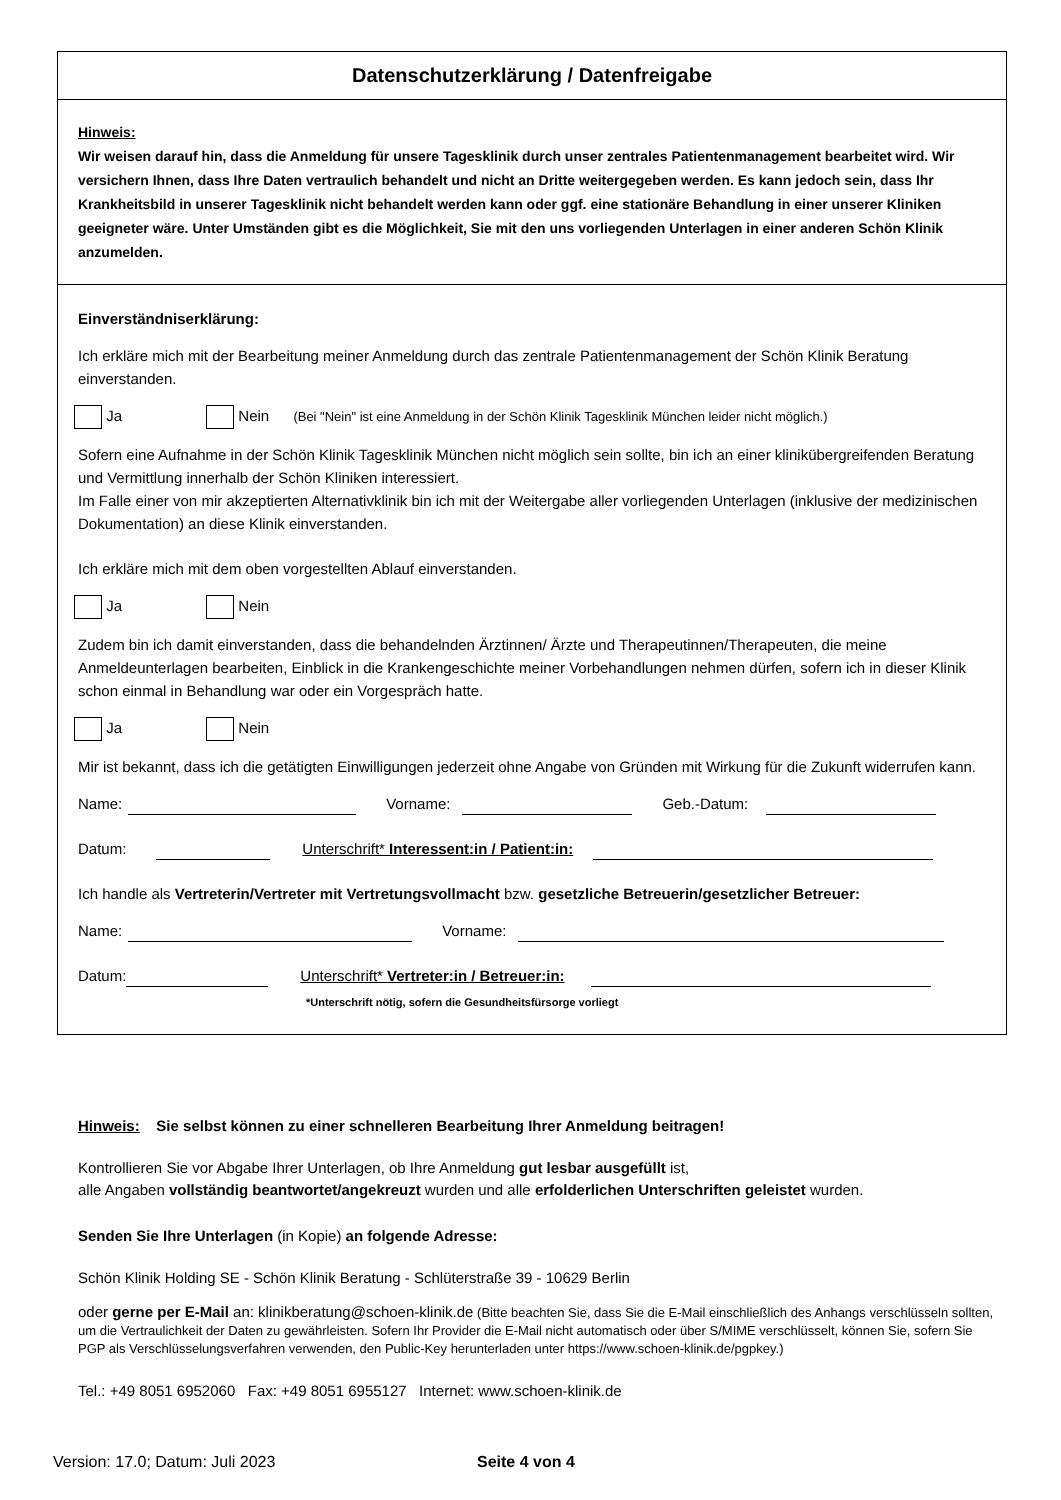Datenschutzerklärung / Datenfreigabe
Hinweis:
Wir weisen darauf hin, dass die Anmeldung für unsere Tagesklinik durch unser zentrales Patientenmanagement bearbeitet wird. Wir versichern Ihnen, dass Ihre Daten vertraulich behandelt und nicht an Dritte weitergegeben werden. Es kann jedoch sein, dass Ihr Krankheitsbild in unserer Tagesklinik nicht behandelt werden kann oder ggf. eine stationäre Behandlung in einer unserer Kliniken geeigneter wäre. Unter Umständen gibt es die Möglichkeit, Sie mit den uns vorliegenden Unterlagen in einer anderen Schön Klinik anzumelden.
Einverständniserklärung:
Ich erkläre mich mit der Bearbeitung meiner Anmeldung durch das zentrale Patientenmanagement der Schön Klinik Beratung einverstanden.
Ja Nein (Bei "Nein" ist eine Anmeldung in der Schön Klinik Tagesklinik München leider nicht möglich.)
Sofern eine Aufnahme in der Schön Klinik Tagesklinik München nicht möglich sein sollte, bin ich an einer klinikübergreifenden Beratung und Vermittlung innerhalb der Schön Kliniken interessiert.
Im Falle einer von mir akzeptierten Alternativklinik bin ich mit der Weitergabe aller vorliegenden Unterlagen (inklusive der medizinischen Dokumentation) an diese Klinik einverstanden.
Ich erkläre mich mit dem oben vorgestellten Ablauf einverstanden.
Ja Nein
Zudem bin ich damit einverstanden, dass die behandelnden Ärztinnen/ Ärzte und Therapeutinnen/Therapeuten, die meine Anmeldeunterlagen bearbeiten, Einblick in die Krankengeschichte meiner Vorbehandlungen nehmen dürfen, sofern ich in dieser Klinik schon einmal in Behandlung war oder ein Vorgespräch hatte.
Ja Nein
Mir ist bekannt, dass ich die getätigten Einwilligungen jederzeit ohne Angabe von Gründen mit Wirkung für die Zukunft widerrufen kann.
Name: Vorname: Geb.-Datum:
Datum: Unterschrift* Interessent:in / Patient:in:
Ich handle als Vertreterin/Vertreter mit Vertretungsvollmacht bzw. gesetzliche Betreuerin/gesetzlicher Betreuer:
Name: Vorname:
Datum: Unterschrift* Vertreter:in / Betreuer:in:
*Unterschrift nötig, sofern die Gesundheitsfürsorge vorliegt
Hinweis: Sie selbst können zu einer schnelleren Bearbeitung Ihrer Anmeldung beitragen!
Kontrollieren Sie vor Abgabe Ihrer Unterlagen, ob Ihre Anmeldung gut lesbar ausgefüllt ist,
alle Angaben vollständig beantwortet/angekreuzt wurden und alle erfolderlichen Unterschriften geleistet wurden.
Senden Sie Ihre Unterlagen (in Kopie) an folgende Adresse:
Schön Klinik Holding SE - Schön Klinik Beratung - Schlüterstraße 39 - 10629 Berlin
oder gerne per E-Mail an: klinikberatung@schoen-klinik.de (Bitte beachten Sie, dass Sie die E-Mail einschließlich des Anhangs verschlüsseln sollten, um die Vertraulichkeit der Daten zu gewährleisten. Sofern Ihr Provider die E-Mail nicht automatisch oder über S/MIME verschlüsselt, können Sie, sofern Sie PGP als Verschlüsselungsverfahren verwenden, den Public-Key herunterladen unter https://www.schoen-klinik.de/pgpkey.)
Tel.: +49 8051 6952060 Fax: +49 8051 6955127 Internet: www.schoen-klinik.de
Version: 17.0; Datum: Juli 2023 Seite 4 von 4